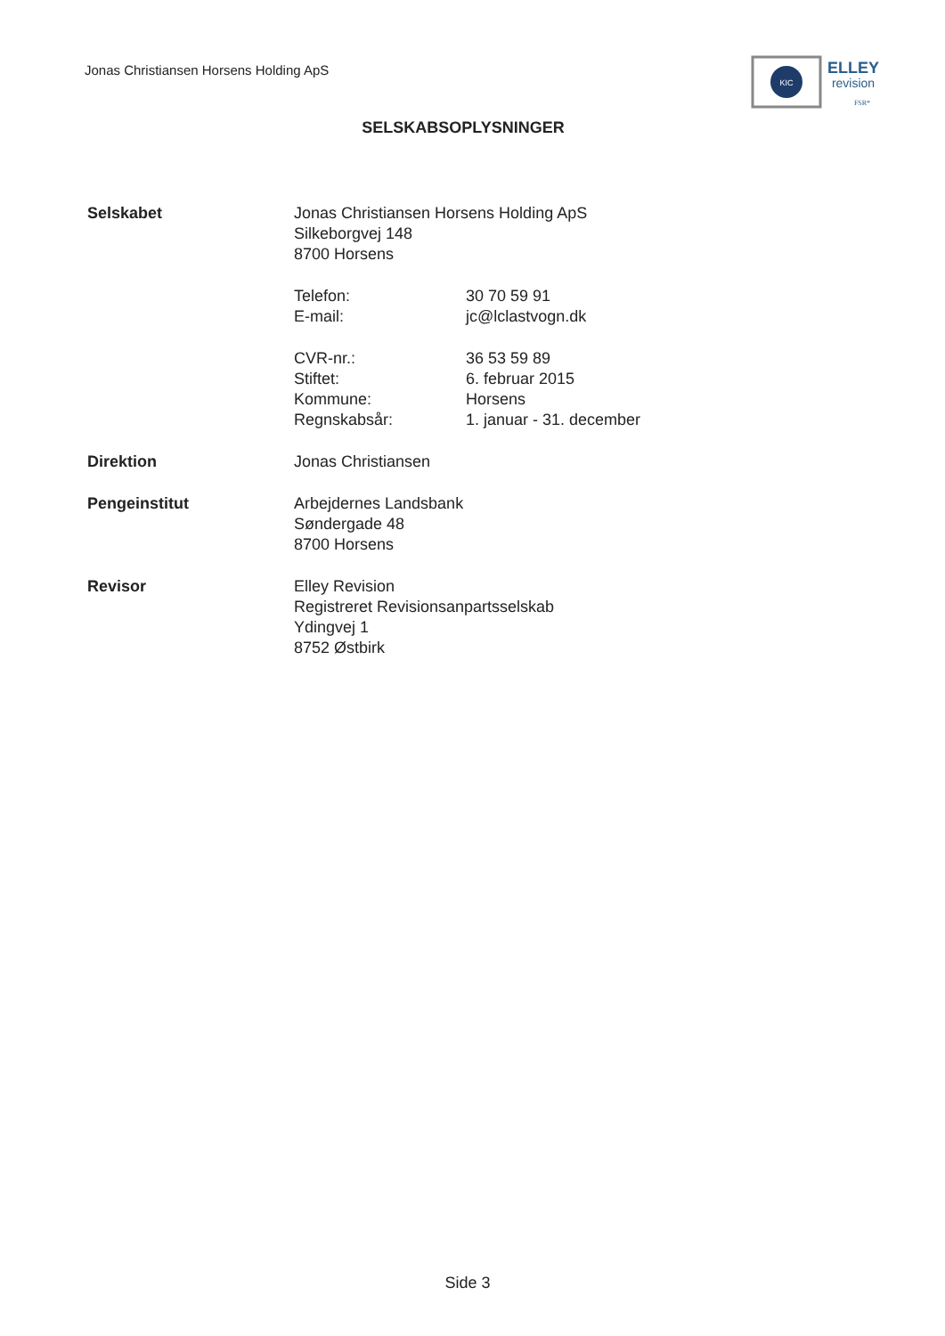Jonas Christiansen Horsens Holding ApS
KIC
ELLEY
revision
FSR*
SELSKABSOPLYSNINGER
Selskabet Jonas Christiansen Horsens Holding ApS
Silkeborgvej 148
8700 Horsens
Telefon: 30 70 59 91
E-mail: jc@lclastvogn.dk
CVR-nr.: 36 53 59 89
Stiftet: 6. februar 2015
Kommune: Horsens
Regnskabsår: 1. januar - 31. december
Direktion Jonas Christiansen
Pengeinstitut Arbejdernes Landsbank
Søndergade 48
8700 Horsens
Revisor Elley Revision
Registreret Revisionsanpartsselskab
Ydingvej 1
8752 Østbirk
Side 3